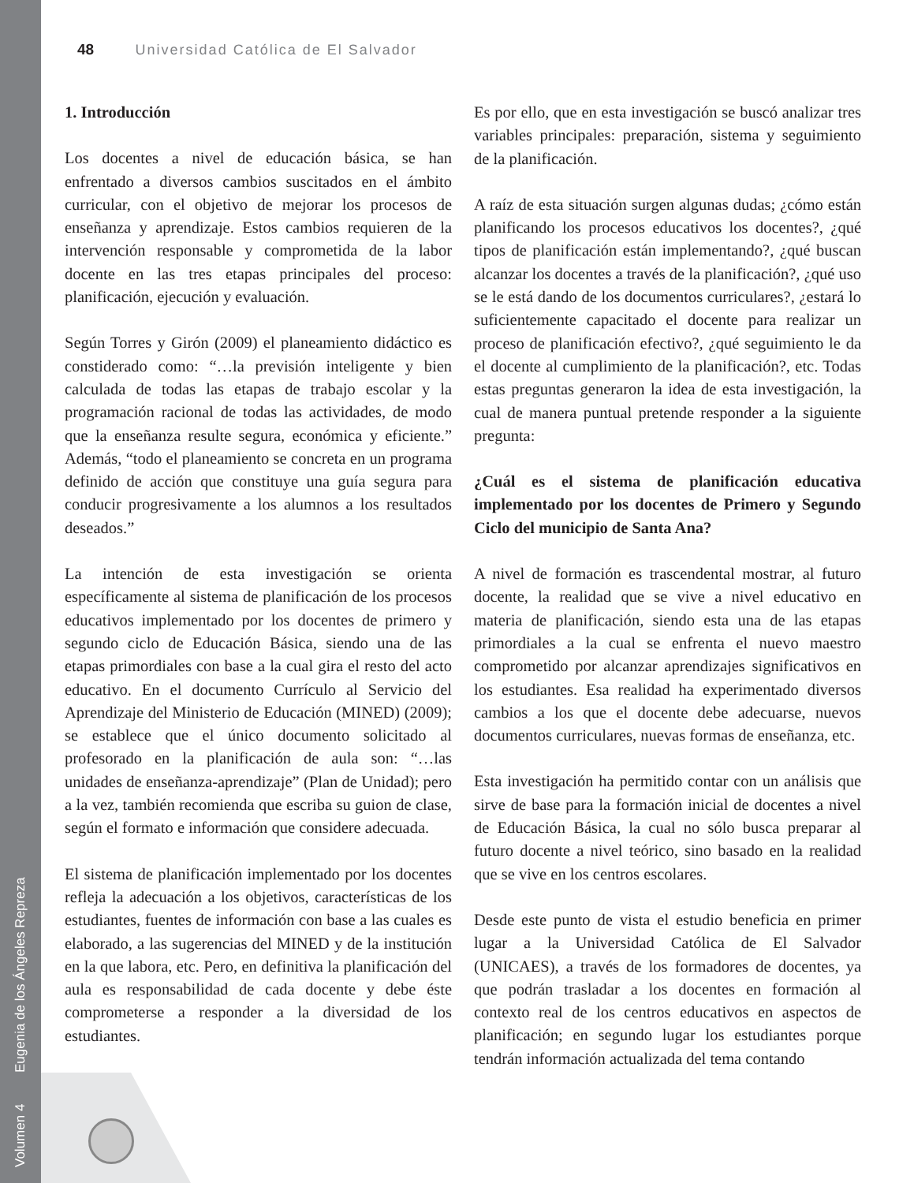Volumen 4 Eugenia de los Ángeles Repreza
48 Universidad Católica de El Salvador
1. Introducción
Los docentes a nivel de educación básica, se han enfrentado a diversos cambios suscitados en el ámbito curricular, con el objetivo de mejorar los procesos de enseñanza y aprendizaje. Estos cambios requieren de la intervención responsable y comprometida de la labor docente en las tres etapas principales del proceso: planificación, ejecución y evaluación.
Según Torres y Girón (2009) el planeamiento didáctico es constiderado como: “…la previsión inteligente y bien calculada de todas las etapas de trabajo escolar y la programación racional de todas las actividades, de modo que la enseñanza resulte segura, económica y eficiente.” Además, “todo el planeamiento se concreta en un programa definido de acción que constituye una guía segura para conducir progresivamente a los alumnos a los resultados deseados.”
La intención de esta investigación se orienta específicamente al sistema de planificación de los procesos educativos implementado por los docentes de primero y segundo ciclo de Educación Básica, siendo una de las etapas primordiales con base a la cual gira el resto del acto educativo. En el documento Currículo al Servicio del Aprendizaje del Ministerio de Educación (MINED) (2009); se establece que el único documento solicitado al profesorado en la planificación de aula son: “…las unidades de enseñanza-aprendizaje” (Plan de Unidad); pero a la vez, también recomienda que escriba su guion de clase, según el formato e información que considere adecuada.
El sistema de planificación implementado por los docentes refleja la adecuación a los objetivos, características de los estudiantes, fuentes de información con base a las cuales es elaborado, a las sugerencias del MINED y de la institución en la que labora, etc. Pero, en definitiva la planificación del aula es responsabilidad de cada docente y debe éste comprometerse a responder a la diversidad de los estudiantes.
Es por ello, que en esta investigación se buscó analizar tres variables principales: preparación, sistema y seguimiento de la planificación.
A raíz de esta situación surgen algunas dudas; ¿cómo están planificando los procesos educativos los docentes?, ¿qué tipos de planificación están implementando?, ¿qué buscan alcanzar los docentes a través de la planificación?, ¿qué uso se le está dando de los documentos curriculares?, ¿estará lo suficientemente capacitado el docente para realizar un proceso de planificación efectivo?, ¿qué seguimiento le da el docente al cumplimiento de la planificación?, etc. Todas estas preguntas generaron la idea de esta investigación, la cual de manera puntual pretende responder a la siguiente pregunta:
¿Cuál es el sistema de planificación educativa implementado por los docentes de Primero y Segundo Ciclo del municipio de Santa Ana?
A nivel de formación es trascendental mostrar, al futuro docente, la realidad que se vive a nivel educativo en materia de planificación, siendo esta una de las etapas primordiales a la cual se enfrenta el nuevo maestro comprometido por alcanzar aprendizajes significativos en los estudiantes. Esa realidad ha experimentado diversos cambios a los que el docente debe adecuarse, nuevos documentos curriculares, nuevas formas de enseñanza, etc.
Esta investigación ha permitido contar con un análisis que sirve de base para la formación inicial de docentes a nivel de Educación Básica, la cual no sólo busca preparar al futuro docente a nivel teórico, sino basado en la realidad que se vive en los centros escolares.
Desde este punto de vista el estudio beneficia en primer lugar a la Universidad Católica de El Salvador (UNICAES), a través de los formadores de docentes, ya que podrán trasladar a los docentes en formación al contexto real de los centros educativos en aspectos de planificación; en segundo lugar los estudiantes porque tendrán información actualizada del tema contando